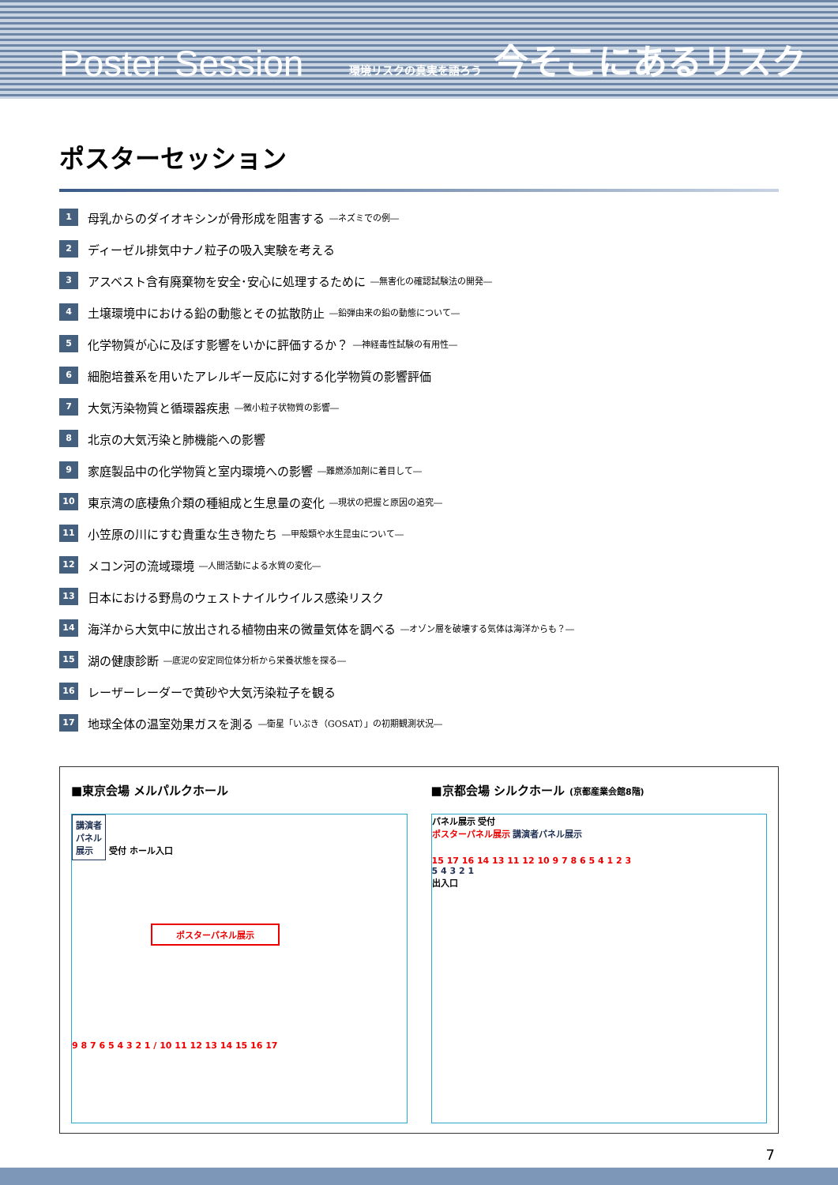Poster Session 環境リスクの真実を語ろう 今そこにあるリスク
ポスターセッション
1 母乳からのダイオキシンが骨形成を阻害する ―ネズミでの例―
2 ディーゼル排気中ナノ粒子の吸入実験を考える
3 アスベスト含有廃棄物を安全･安心に処理するために ―無害化の確認試験法の開発―
4 土壌環境中における鉛の動態とその拡散防止 ―鉛弾由来の鉛の動態について―
5 化学物質が心に及ぼす影響をいかに評価するか？ ―神経毒性試験の有用性―
6 細胞培養系を用いたアレルギー反応に対する化学物質の影響評価
7 大気汚染物質と循環器疾患 ―微小粒子状物質の影響―
8 北京の大気汚染と肺機能への影響
9 家庭製品中の化学物質と室内環境への影響 ―難燃添加剤に着目して―
10 東京湾の底棲魚介類の種組成と生息量の変化 ―現状の把握と原因の追究―
11 小笠原の川にすむ貴重な生き物たち ―甲殻類や水生昆虫について―
12 メコン河の流域環境 ―人間活動による水質の変化―
13 日本における野鳥のウェストナイルウイルス感染リスク
14 海洋から大気中に放出される植物由来の微量気体を調べる ―オゾン層を破壊する気体は海洋からも？―
15 湖の健康診断 ―底泥の安定同位体分析から栄養状態を探る―
16 レーザーレーダーで黄砂や大気汚染粒子を観る
17 地球全体の温室効果ガスを測る ―衛星「いぶき（GOSAT）」の初期観測状況―
■東京会場 メルパルクホール
講演者
パネル
展示 受付 ホール入口
ポスターパネル展示
9 8 7 6 5 4 3 2 1 / 10 11 12 13 14 15 16 17
■京都会場 シルクホール (京都産業会館8階)
パネル展示 受付
ポスターパネル展示 講演者パネル展示
15 17 16 14 13 11 12 10 9 7 8 6 5 4 1 2 3
5 4 3 2 1
出入口
7